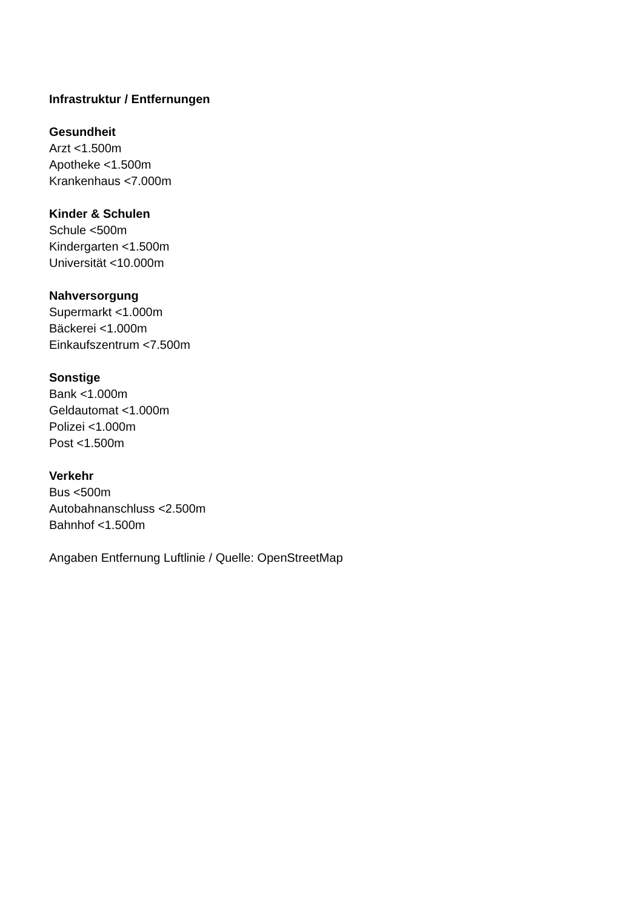Infrastruktur / Entfernungen
Gesundheit
Arzt <1.500m
Apotheke <1.500m
Krankenhaus <7.000m
Kinder & Schulen
Schule <500m
Kindergarten <1.500m
Universität <10.000m
Nahversorgung
Supermarkt <1.000m
Bäckerei <1.000m
Einkaufszentrum <7.500m
Sonstige
Bank <1.000m
Geldautomat <1.000m
Polizei <1.000m
Post <1.500m
Verkehr
Bus <500m
Autobahnanschluss <2.500m
Bahnhof <1.500m
Angaben Entfernung Luftlinie / Quelle: OpenStreetMap